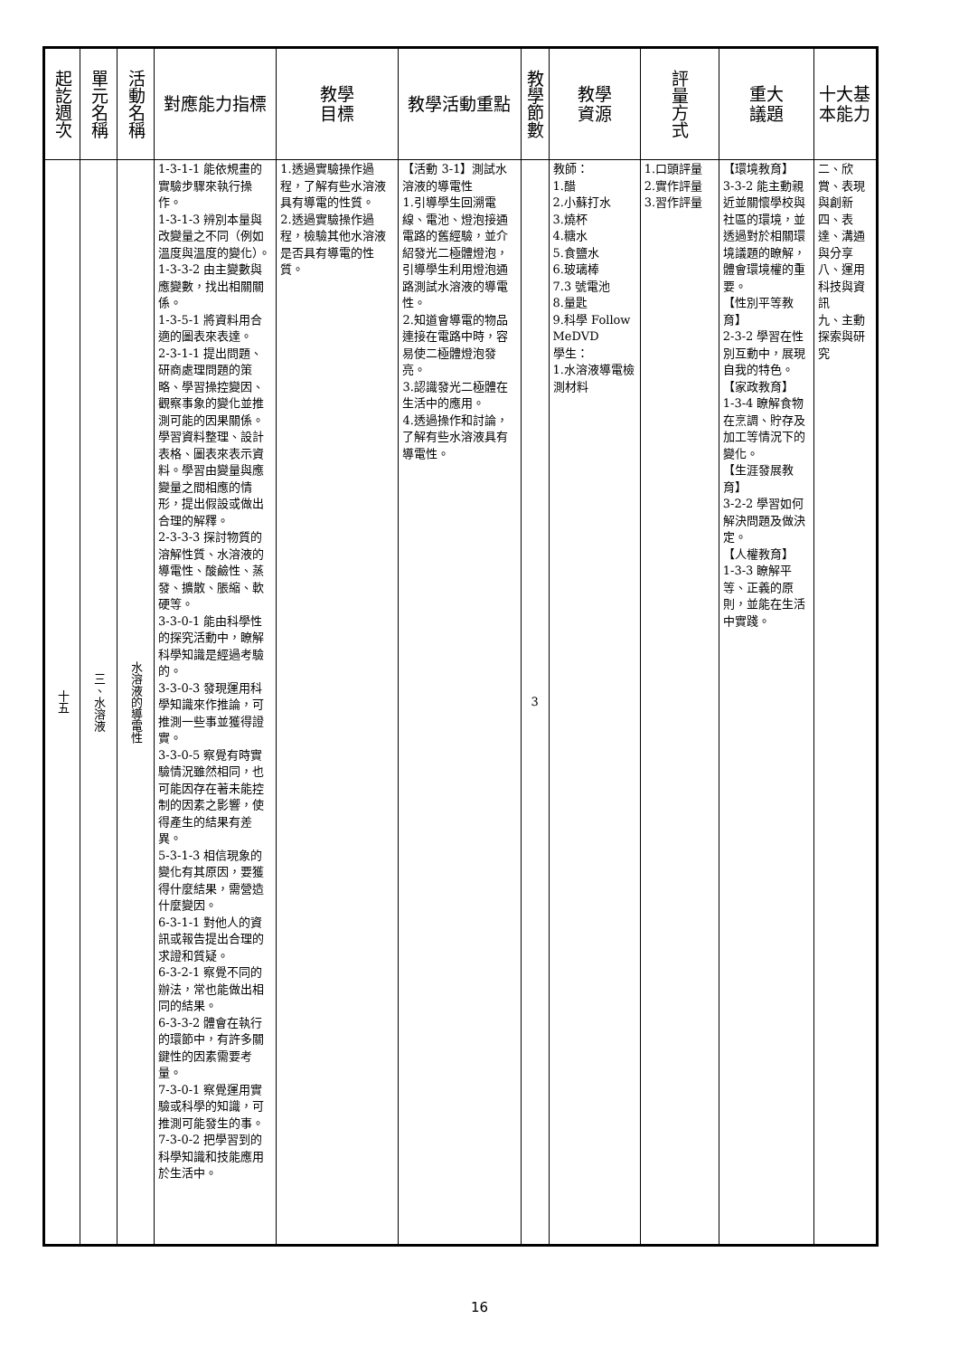| 起訖週次 | 單元名稱 | 活動名稱 | 對應能力指標 | 教學 目標 | 教學活動重點 | 教學節數 | 教學 資源 | 評量方式 | 重大 議題 | 十大基本能力 |
| --- | --- | --- | --- | --- | --- | --- | --- | --- | --- | --- |
| 十五 | 三、水溶液 | 水溶液的導電性 | 1-3-1-1 能依規畫的實驗步驟來執行操作。 1-3-1-3 辨別本量與改變量之不同（例如溫度與溫度的變化）。 1-3-3-2 由主變數與應變數，找出相關關係。 1-3-5-1 將資料用合適的圖表來表達。 2-3-1-1 提出問題、研商處理問題的策略、學習操控變因、觀察事象的變化並推測可能的因果關係。學習資料整理、設計表格、圖表來表示資料。學習由變量與應變量之間相應的情形，提出假設或做出合理的解釋。 2-3-3-3 探討物質的溶解性質、水溶液的導電性、酸鹼性、蒸發、擴散、脹縮、軟硬等。 3-3-0-1 能由科學性的探究活動中，瞭解科學知識是經過考驗的。 3-3-0-3 發現運用科學知識來作推論，可推測一些事並獲得證實。 3-3-0-5 察覺有時實驗情況雖然相同，也可能因存在著未能控制的因素之影響，使得產生的結果有差異。 5-3-1-3 相信現象的變化有其原因，要獲得什麼結果，需營造什麼變因。 6-3-1-1 對他人的資訊或報告提出合理的求證和質疑。 6-3-2-1 察覺不同的辦法，常也能做出相同的結果。 6-3-3-2 體會在執行的環節中，有許多關鍵性的因素需要考量。 7-3-0-1 察覺運用實驗或科學的知識，可推測可能發生的事。 7-3-0-2 把學習到的科學知識和技能應用於生活中。 | 1.透過實驗操作過程，了解有些水溶液具有導電的性質。 2.透過實驗操作過程，檢驗其他水溶液是否具有導電的性質。 | 【活動 3-1】測試水溶液的導電性 1.引導學生回溯電線、電池、燈泡接通電路的舊經驗，並介紹發光二極體燈泡，引導學生利用燈泡通路測試水溶液的導電性。 2.知道會導電的物品連接在電路中時，容易使二極體燈泡發亮。 3.認識發光二極體在生活中的應用。 4.透過操作和討論，了解有些水溶液具有導電性。 | 3 | 教師： 1.醋 2.小蘇打水 3.燒杯 4.糖水 5.食鹽水 6.玻璃棒 7.3 號電池 8.量匙 9.科學 Follow MeDVD 學生： 1.水溶液導電檢測材料 | 1.口頭評量 2.實作評量 3.習作評量 | 【環境教育】 3-3-2 能主動親近並關懷學校與社區的環境，並透過對於相關環境議題的瞭解，體會環境權的重要。 【性別平等教育】 2-3-2 學習在性別互動中，展現自我的特色。 【家政教育】 1-3-4 瞭解食物在烹調、貯存及加工等情況下的變化。 【生涯發展教育】 3-2-2 學習如何解決問題及做決定。 【人權教育】 1-3-3 瞭解平等、正義的原則，並能在生活中實踐。 | 二、欣賞、表現與創新 四、表達、溝通與分享 八、運用科技與資訊 九、主動探索與研究 |
16